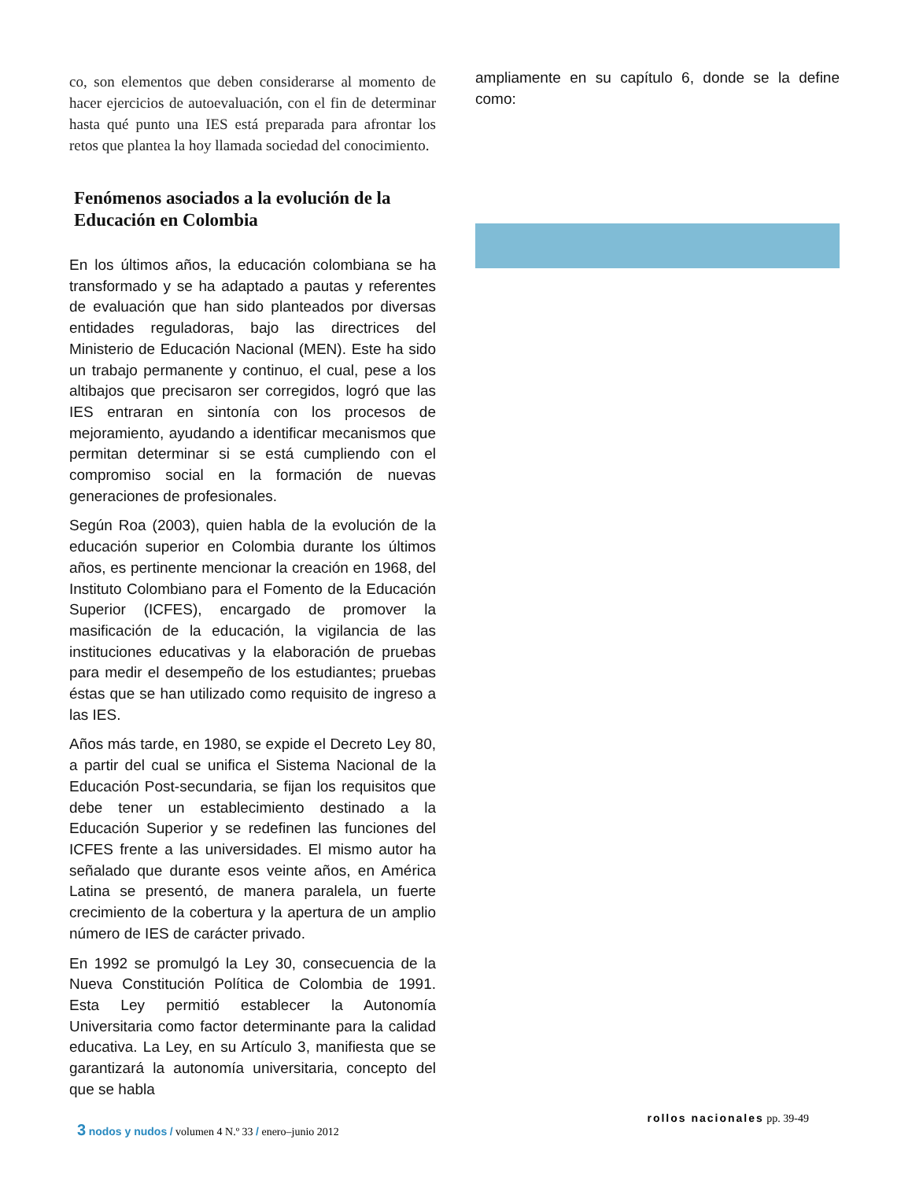co, son elementos que deben considerarse al momento de hacer ejercicios de autoevaluación, con el fin de determinar hasta qué punto una IES está preparada para afrontar los retos que plantea la hoy llamada sociedad del conocimiento.
Fenómenos asociados a la evolución de la Educación en Colombia
En los últimos años, la educación colombiana se ha transformado y se ha adaptado a pautas y referentes de evaluación que han sido planteados por diversas entidades reguladoras, bajo las directrices del Ministerio de Educación Nacional (MEN). Este ha sido un trabajo permanente y continuo, el cual, pese a los altibajos que precisaron ser corregidos, logró que las IES entraran en sintonía con los procesos de mejoramiento, ayudando a identificar mecanismos que permitan determinar si se está cumpliendo con el compromiso social en la formación de nuevas generaciones de profesionales.
Según Roa (2003), quien habla de la evolución de la educación superior en Colombia durante los últimos años, es pertinente mencionar la creación en 1968, del Instituto Colombiano para el Fomento de la Educación Superior (ICFES), encargado de promover la masificación de la educación, la vigilancia de las instituciones educativas y la elaboración de pruebas para medir el desempeño de los estudiantes; pruebas éstas que se han utilizado como requisito de ingreso a las IES.
Años más tarde, en 1980, se expide el Decreto Ley 80, a partir del cual se unifica el Sistema Nacional de la Educación Post-secundaria, se fijan los requisitos que debe tener un establecimiento destinado a la Educación Superior y se redefinen las funciones del ICFES frente a las universidades. El mismo autor ha señalado que durante esos veinte años, en América Latina se presentó, de manera paralela, un fuerte crecimiento de la cobertura y la apertura de un amplio número de IES de carácter privado.
En 1992 se promulgó la Ley 30, consecuencia de la Nueva Constitución Política de Colombia de 1991. Esta Ley permitió establecer la Autonomía Universitaria como factor determinante para la calidad educativa. La Ley, en su Artículo 3, manifiesta que se garantizará la autonomía universitaria, concepto del que se habla
ampliamente en su capítulo 6, donde se la define como:
3 nodos y nudos / volumen 4 N.º 33 / enero–junio 2012
rollos nacionales pp. 39-49